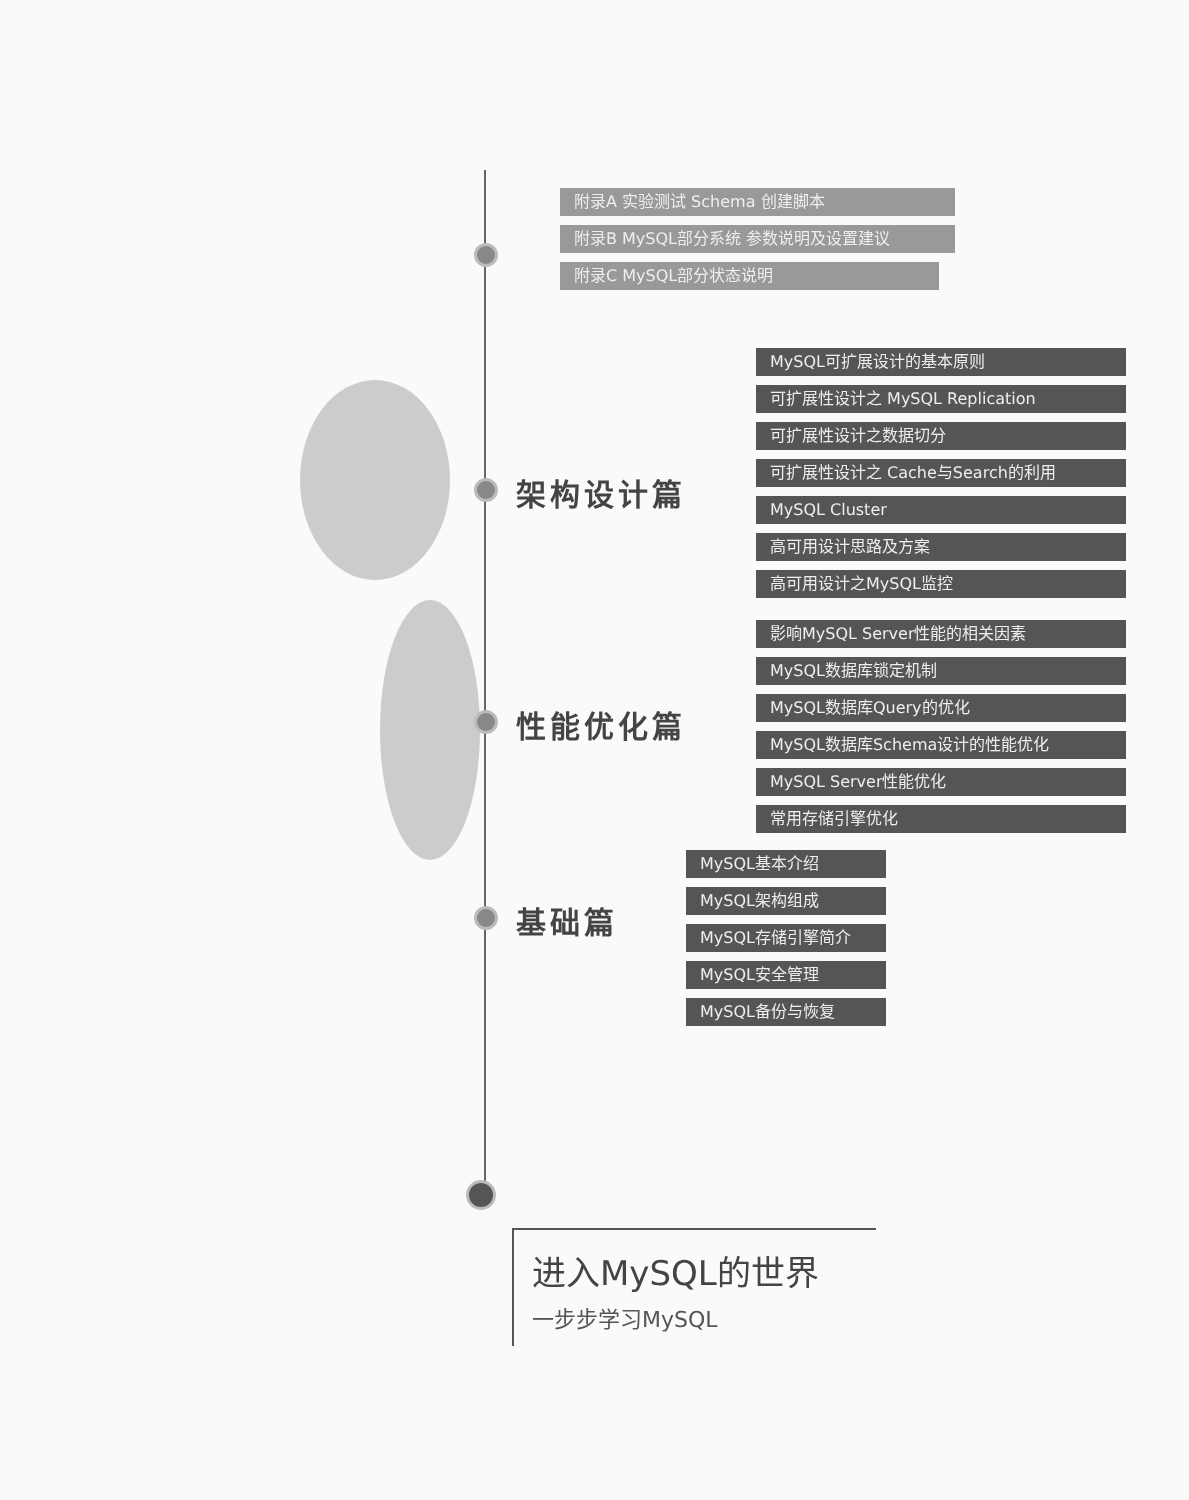附录A 实验测试 Schema 创建脚本
附录B MySQL部分系统 参数说明及设置建议
附录C MySQL部分状态说明
架构设计篇
MySQL可扩展设计的基本原则
可扩展性设计之 MySQL Replication
可扩展性设计之数据切分
可扩展性设计之 Cache与Search的利用
MySQL Cluster
高可用设计思路及方案
高可用设计之MySQL监控
性能优化篇
影响MySQL Server性能的相关因素
MySQL数据库锁定机制
MySQL数据库Query的优化
MySQL数据库Schema设计的性能优化
MySQL Server性能优化
常用存储引擎优化
基础篇
MySQL基本介绍
MySQL架构组成
MySQL存储引擎简介
MySQL安全管理
MySQL备份与恢复
进入MySQL的世界
一步步学习MySQL